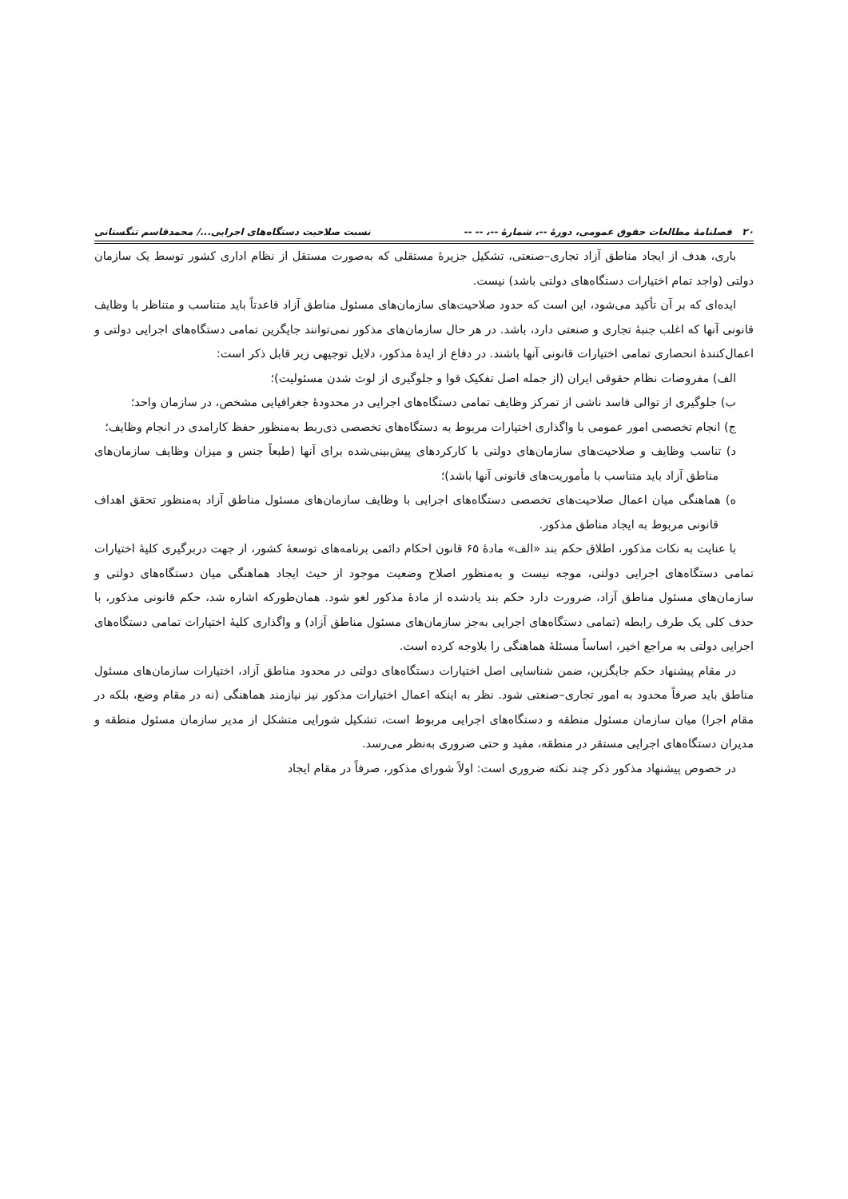۲۰ فصلنامهٔ مطالعات حقوق عمومی، دورهٔ --، شمارهٔ --، -- -- نسبت صلاحیت دستگاه‌های اجرایی.../ محمدقاسم تنگستانی
باری، هدف از ایجاد مناطق آزاد تجاری–صنعتی، تشکیل جزیرهٔ مستقلی که به‌صورت مستقل از نظام اداری کشور توسط یک سازمان دولتی (واجد تمام اختیارات دستگاه‌های دولتی باشد) نیست.
ایده‌ای که بر آن تأکید می‌شود، این است که حدود صلاحیت‌های سازمان‌های مسئول مناطق آزاد قاعدتاً باید متناسب و متناظر با وظایف قانونی آنها که اغلب جنبهٔ تجاری و صنعتی دارد، باشد. در هر حال سازمان‌های مذکور نمی‌توانند جایگزین تمامی دستگاه‌های اجرایی دولتی و اعمال‌کنندهٔ انحصاری تمامی اختیارات قانونی آنها باشند. در دفاع از ایدهٔ مذکور، دلایل توجیهی زیر قابل ذکر است:
الف) مفروضات نظام حقوقی ایران (از جمله اصل تفکیک قوا و جلوگیری از لوث شدن مسئولیت)؛
ب) جلوگیری از توالی فاسد ناشی از تمرکز وظایف تمامی دستگاه‌های اجرایی در محدودهٔ جغرافیایی مشخص، در سازمان واحد؛
ج) انجام تخصصی امور عمومی با واگذاری اختیارات مربوط به دستگاه‌های تخصصی ذی‌ربط به‌منظور حفظ کارامدی در انجام وظایف؛
د) تناسب وظایف و صلاحیت‌های سازمان‌های دولتی با کارکردهای پیش‌بینی‌شده برای آنها (طبعاً جنس و میزان وظایف سازمان‌های مناطق آزاد باید متناسب با مأموریت‌های قانونی آنها باشد)؛
ه) هماهنگی میان اعمال صلاحیت‌های تخصصی دستگاه‌های اجرایی با وظایف سازمان‌های مسئول مناطق آزاد به‌منظور تحقق اهداف قانونی مربوط به ایجاد مناطق مذکور.
با عنایت به نکات مذکور، اطلاق حکم بند «الف» مادهٔ ۶۵ قانون احکام دائمی برنامه‌های توسعهٔ کشور، از جهت دربرگیری کلیهٔ اختیارات تمامی دستگاه‌های اجرایی دولتی، موجه نیست و به‌منظور اصلاح وضعیت موجود از حیث ایجاد هماهنگی میان دستگاه‌های دولتی و سازمان‌های مسئول مناطق آزاد، ضرورت دارد حکم بند یادشده از مادهٔ مذکور لغو شود. همان‌طورکه اشاره شد، حکم قانونی مذکور، با حذف کلی یک طرف رابطه (تمامی دستگاه‌های اجرایی به‌جز سازمان‌های مسئول مناطق آزاد) و واگذاری کلیهٔ اختیارات تمامی دستگاه‌های اجرایی دولتی به مراجع اخیر، اساساً مسئلهٔ هماهنگی را بلاوجه کرده است.
در مقام پیشنهاد حکم جایگزین، ضمن شناسایی اصل اختیارات دستگاه‌های دولتی در محدود مناطق آزاد، اختیارات سازمان‌های مسئول مناطق باید صرفاً محدود به امور تجاری–صنعتی شود. نظر به اینکه اعمال اختیارات مذکور نیز نیازمند هماهنگی (نه در مقام وضع، بلکه در مقام اجرا) میان سازمان مسئول منطقه و دستگاه‌های اجرایی مربوط است، تشکیل شورایی متشکل از مدیر سازمان مسئول منطقه و مدیران دستگاه‌های اجرایی مستقر در منطقه، مفید و حتی ضروری به‌نظر می‌رسد.
در خصوص پیشنهاد مذکور ذکر چند نکته ضروری است: اولاً شورای مذکور، صرفاً در مقام ایجاد